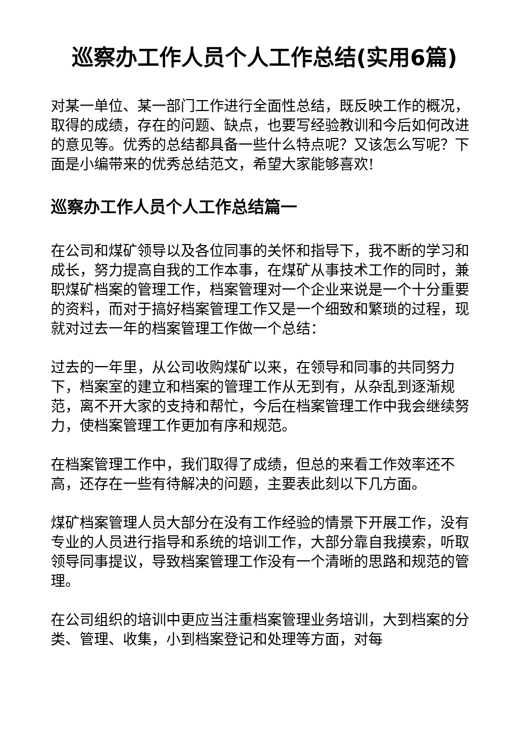巡察办工作人员个人工作总结(实用6篇)
对某一单位、某一部门工作进行全面性总结，既反映工作的概况，取得的成绩，存在的问题、缺点，也要写经验教训和今后如何改进的意见等。优秀的总结都具备一些什么特点呢？又该怎么写呢？下面是小编带来的优秀总结范文，希望大家能够喜欢!
巡察办工作人员个人工作总结篇一
在公司和煤矿领导以及各位同事的关怀和指导下，我不断的学习和成长，努力提高自我的工作本事，在煤矿从事技术工作的同时，兼职煤矿档案的管理工作，档案管理对一个企业来说是一个十分重要的资料，而对于搞好档案管理工作又是一个细致和繁琐的过程，现就对过去一年的档案管理工作做一个总结：
过去的一年里，从公司收购煤矿以来，在领导和同事的共同努力下，档案室的建立和档案的管理工作从无到有，从杂乱到逐渐规范，离不开大家的支持和帮忙，今后在档案管理工作中我会继续努力，使档案管理工作更加有序和规范。
在档案管理工作中，我们取得了成绩，但总的来看工作效率还不高，还存在一些有待解决的问题，主要表此刻以下几方面。
煤矿档案管理人员大部分在没有工作经验的情景下开展工作，没有专业的人员进行指导和系统的培训工作，大部分靠自我摸索，听取领导同事提议，导致档案管理工作没有一个清晰的思路和规范的管理。
在公司组织的培训中更应当注重档案管理业务培训，大到档案的分类、管理、收集，小到档案登记和处理等方面，对每